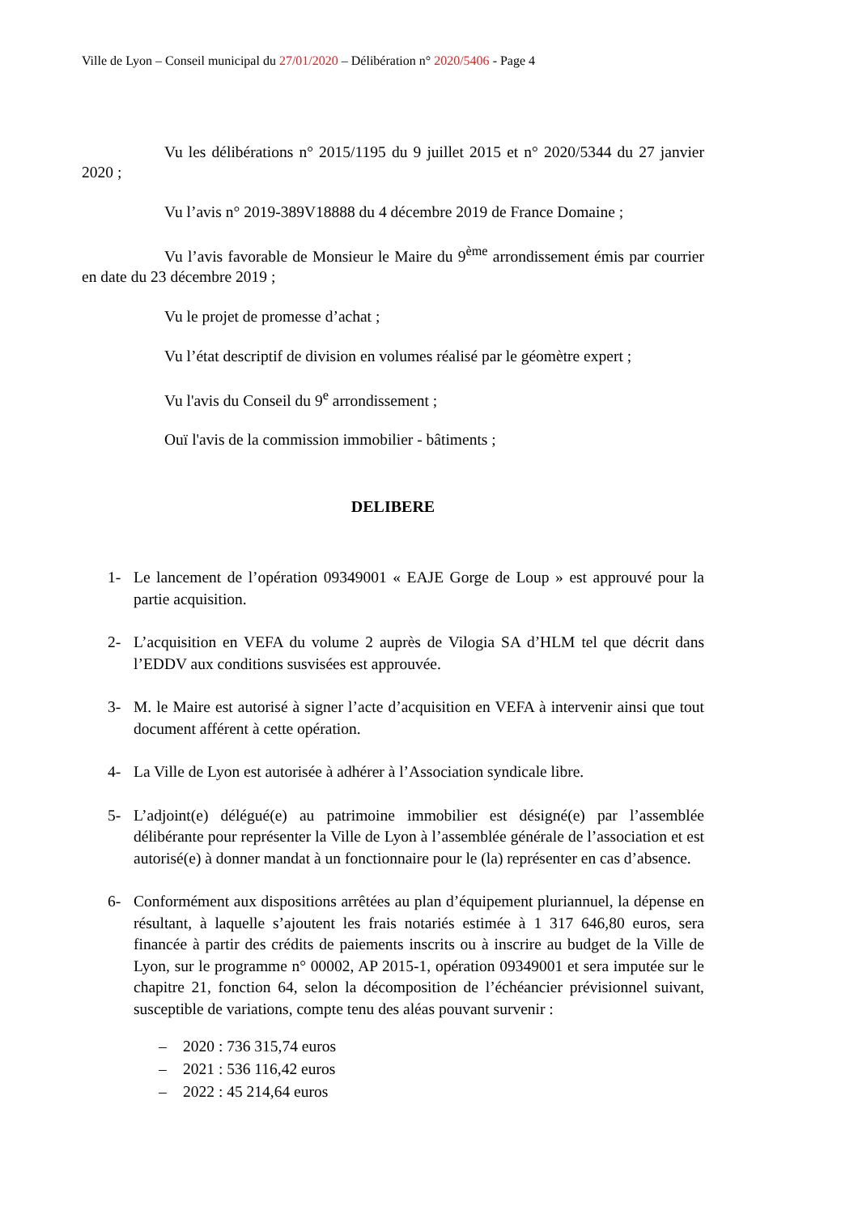Ville de Lyon – Conseil municipal du 27/01/2020 – Délibération n° 2020/5406 - Page 4
Vu les délibérations n° 2015/1195 du 9 juillet 2015 et n° 2020/5344 du 27 janvier 2020 ;
Vu l’avis n° 2019-389V18888 du 4 décembre 2019 de France Domaine ;
Vu l’avis favorable de Monsieur le Maire du 9<sup>ème</sup> arrondissement émis par courrier en date du 23 décembre 2019 ;
Vu le projet de promesse d’achat ;
Vu l’état descriptif de division en volumes réalisé par le géomètre expert ;
Vu l'avis du Conseil du 9<sup>e</sup> arrondissement ;
Ouï l'avis de la commission immobilier - bâtiments ;
DELIBERE
1- Le lancement de l’opération 09349001 « EAJE Gorge de Loup » est approuvé pour la partie acquisition.
2- L’acquisition en VEFA du volume 2 auprès de Vilogia SA d’HLM tel que décrit dans l’EDDV aux conditions susvisées est approuvée.
3- M. le Maire est autorisé à signer l’acte d’acquisition en VEFA à intervenir ainsi que tout document afférent à cette opération.
4- La Ville de Lyon est autorisée à adhérer à l’Association syndicale libre.
5- L’adjoint(e) délégué(e) au patrimoine immobilier est désigné(e) par l’assemblée délibérante pour représenter la Ville de Lyon à l’assemblée générale de l’association et est autorisé(e) à donner mandat à un fonctionnaire pour le (la) représenter en cas d’absence.
6- Conformément aux dispositions arrêtées au plan d’équipement pluriannuel, la dépense en résultant, à laquelle s’ajoutent les frais notariés estimée à 1 317 646,80 euros, sera financée à partir des crédits de paiements inscrits ou à inscrire au budget de la Ville de Lyon, sur le programme n° 00002, AP 2015-1, opération 09349001 et sera imputée sur le chapitre 21, fonction 64, selon la décomposition de l’échéancier prévisionnel suivant, susceptible de variations, compte tenu des aléas pouvant survenir :
– 2020 : 736 315,74 euros
– 2021 : 536 116,42 euros
– 2022 : 45 214,64 euros